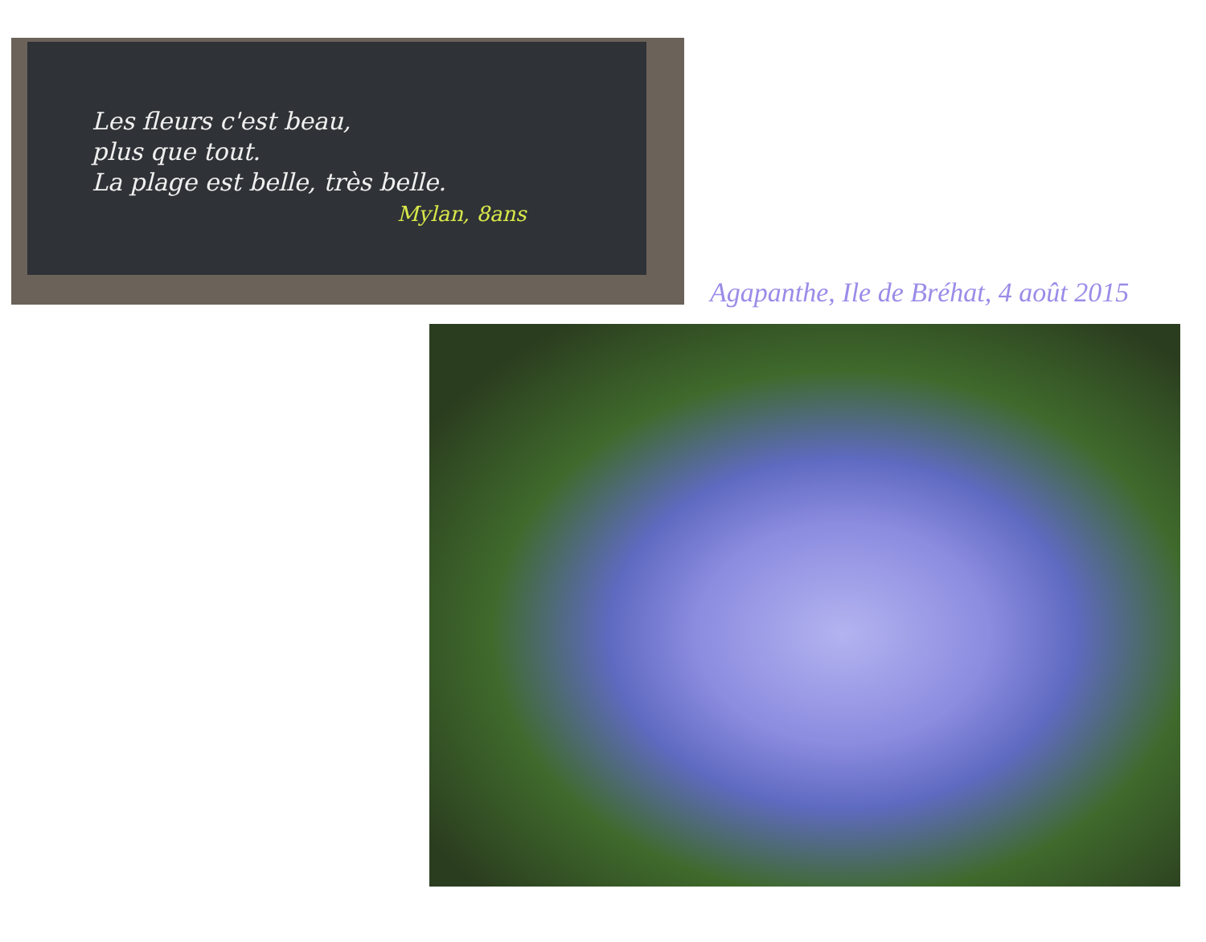Les fleurs c'est beau,
plus que tout.
La plage est belle, très belle.
Mylan, 8ans
Agapanthe, Ile de Bréhat, 4 août 2015